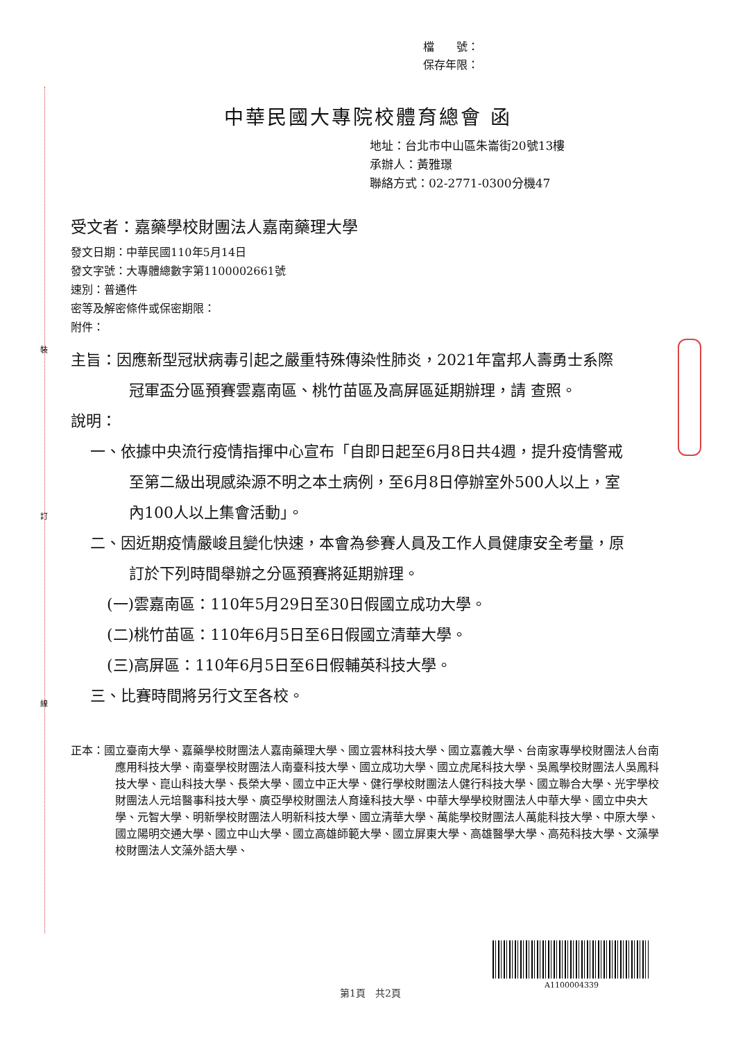裝
訂
線
檔　　號：
保存年限：
中華民國大專院校體育總會 函
地址：台北市中山區朱崙街20號13樓
承辦人：黃雅璟
聯絡方式：02-2771-0300分機47
受文者：嘉藥學校財團法人嘉南藥理大學
發文日期：中華民國110年5月14日
發文字號：大專體總數字第1100002661號
速別：普通件
密等及解密條件或保密期限：
附件：
主旨：因應新型冠狀病毒引起之嚴重特殊傳染性肺炎，2021年富邦人壽勇士系際冠軍盃分區預賽雲嘉南區、桃竹苗區及高屏區延期辦理，請 查照。
說明：
一、依據中央流行疫情指揮中心宣布「自即日起至6月8日共4週，提升疫情警戒至第二級出現感染源不明之本土病例，至6月8日停辦室外500人以上，室內100人以上集會活動」。
二、因近期疫情嚴峻且變化快速，本會為參賽人員及工作人員健康安全考量，原訂於下列時間舉辦之分區預賽將延期辦理。
(一)雲嘉南區：110年5月29日至30日假國立成功大學。
(二)桃竹苗區：110年6月5日至6日假國立清華大學。
(三)高屏區：110年6月5日至6日假輔英科技大學。
三、比賽時間將另行文至各校。
正本：國立臺南大學、嘉藥學校財團法人嘉南藥理大學、國立雲林科技大學、國立嘉義大學、台南家專學校財團法人台南應用科技大學、南臺學校財團法人南臺科技大學、國立成功大學、國立虎尾科技大學、吳鳳學校財團法人吳鳳科技大學、崑山科技大學、長榮大學、國立中正大學、健行學校財團法人健行科技大學、國立聯合大學、光宇學校財團法人元培醫事科技大學、廣亞學校財團法人育達科技大學、中華大學學校財團法人中華大學、國立中央大學、元智大學、明新學校財團法人明新科技大學、國立清華大學、萬能學校財團法人萬能科技大學、中原大學、國立陽明交通大學、國立中山大學、國立高雄師範大學、國立屏東大學、高雄醫學大學、高苑科技大學、文藻學校財團法人文藻外語大學、
A1100004339
第1頁　共2頁